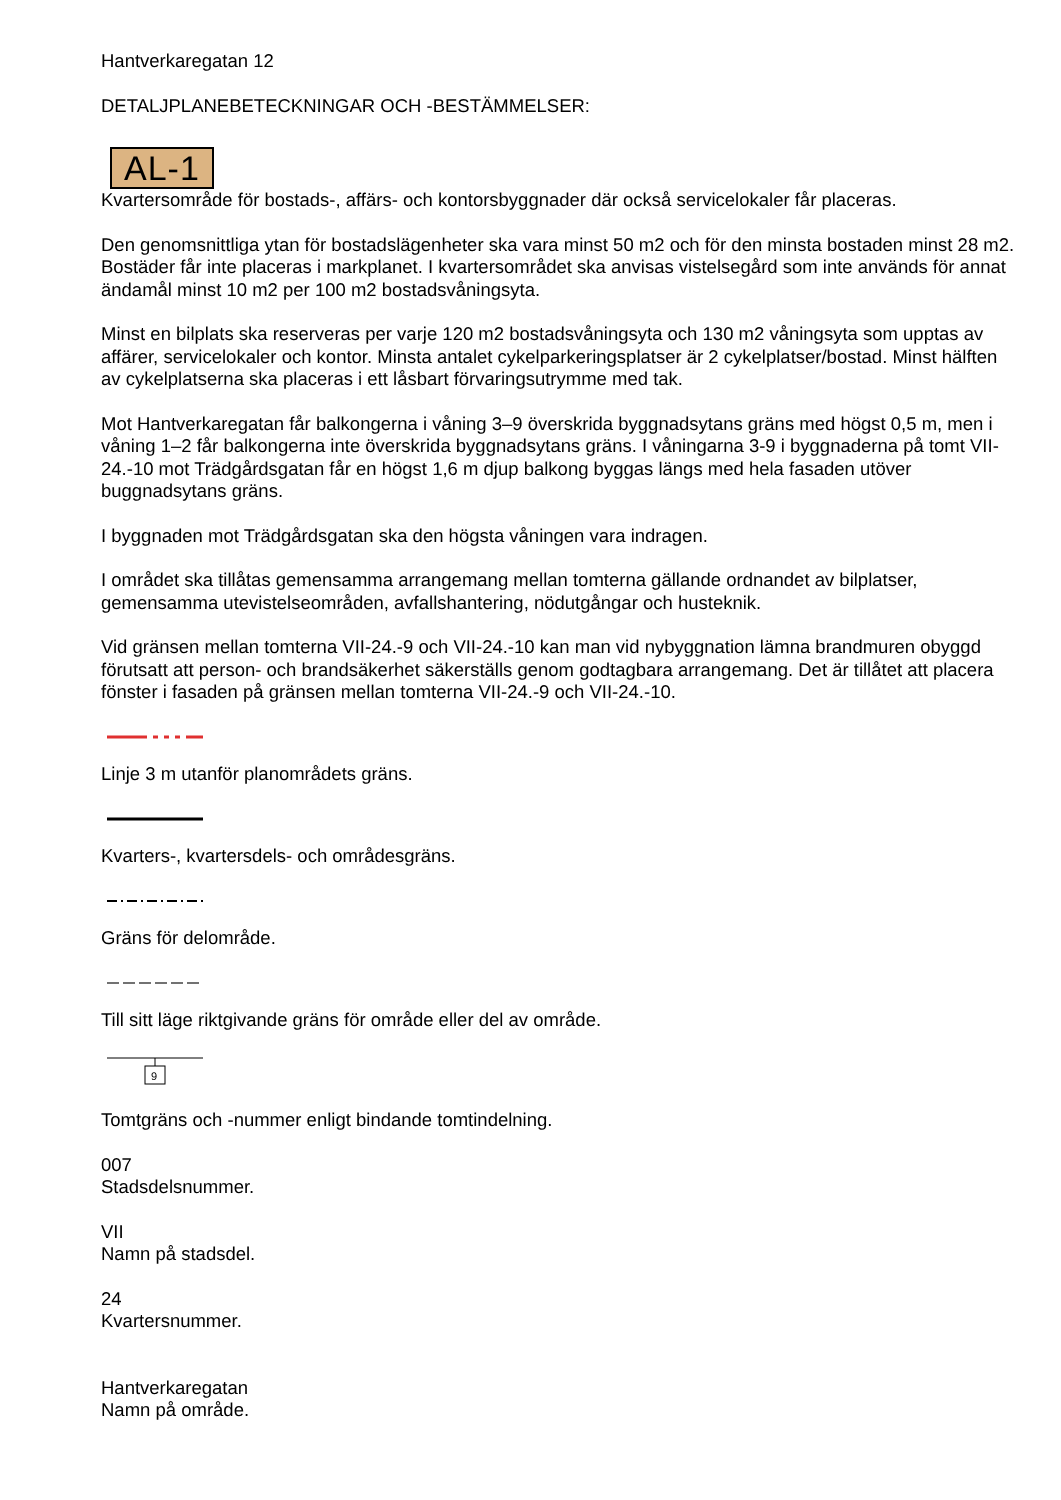Hantverkaregatan 12
DETALJPLANEBETECKNINGAR OCH -BESTÄMMELSER:
AL-1
Kvartersområde för bostads-, affärs- och kontorsbyggnader där också servicelokaler får placeras.
Den genomsnittliga ytan för bostadslägenheter ska vara minst 50 m2 och för den minsta bostaden minst 28 m2. Bostäder får inte placeras i markplanet. I kvartersområdet ska anvisas vistelsegård som inte används för annat ändamål minst 10 m2 per 100 m2 bostadsvåningsyta.
Minst en bilplats ska reserveras per varje 120 m2 bostadsvåningsyta och 130 m2 våningsyta som upptas av affärer, servicelokaler och kontor. Minsta antalet cykelparkeringsplatser är 2 cykelplatser/bostad. Minst hälften av cykelplatserna ska placeras i ett låsbart förvaringsutrymme med tak.
Mot Hantverkaregatan får balkongerna i våning 3–9 överskrida byggnadsytans gräns med högst 0,5 m, men i våning 1–2 får balkongerna inte överskrida byggnadsytans gräns. I våningarna 3-9 i byggnaderna på tomt VII-24.-10 mot Trädgårdsgatan får en högst 1,6 m djup balkong byggas längs med hela fasaden utöver buggnadsytans gräns.
I byggnaden mot Trädgårdsgatan ska den högsta våningen vara indragen.
I området ska tillåtas gemensamma arrangemang mellan tomterna gällande ordnandet av bilplatser, gemensamma utevistelseområden, avfallshantering, nödutgångar och husteknik.
Vid gränsen mellan tomterna VII-24.-9 och VII-24.-10 kan man vid nybyggnation lämna brandmuren obyggd förutsatt att person- och brandsäkerhet säkerställs genom godtagbara arrangemang. Det är tillåtet att placera fönster i fasaden på gränsen mellan tomterna VII-24.-9 och VII-24.-10.
Linje 3 m utanför planområdets gräns.
Kvarters-, kvartersdels- och områdesgräns.
Gräns för delområde.
Till sitt läge riktgivande gräns för område eller del av område.
9
Tomtgräns och -nummer enligt bindande tomtindelning.
007
Stadsdelsnummer.
VII
Namn på stadsdel.
24
Kvartersnummer.
Hantverkaregatan
Namn på område.